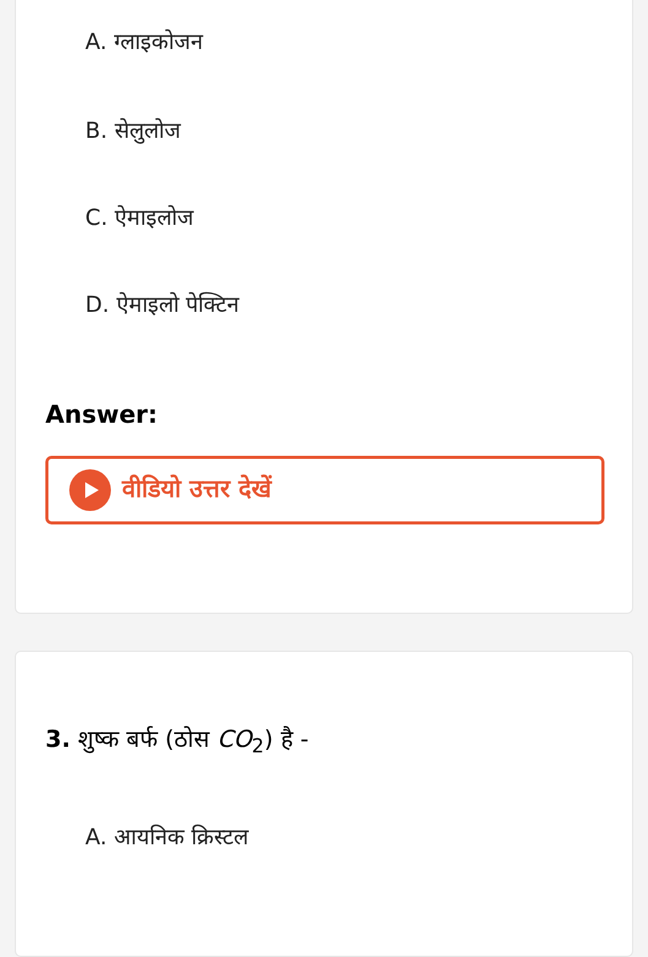A. ग्लाइकोजन
B. सेलुलोज
C. ऐमाइलोज
D. ऐमाइलो पेक्टिन
Answer:
वीडियो उत्तर देखें
3. शुष्क बर्फ (ठोस CO<sub>2</sub>) है -
A. आयनिक क्रिस्टल